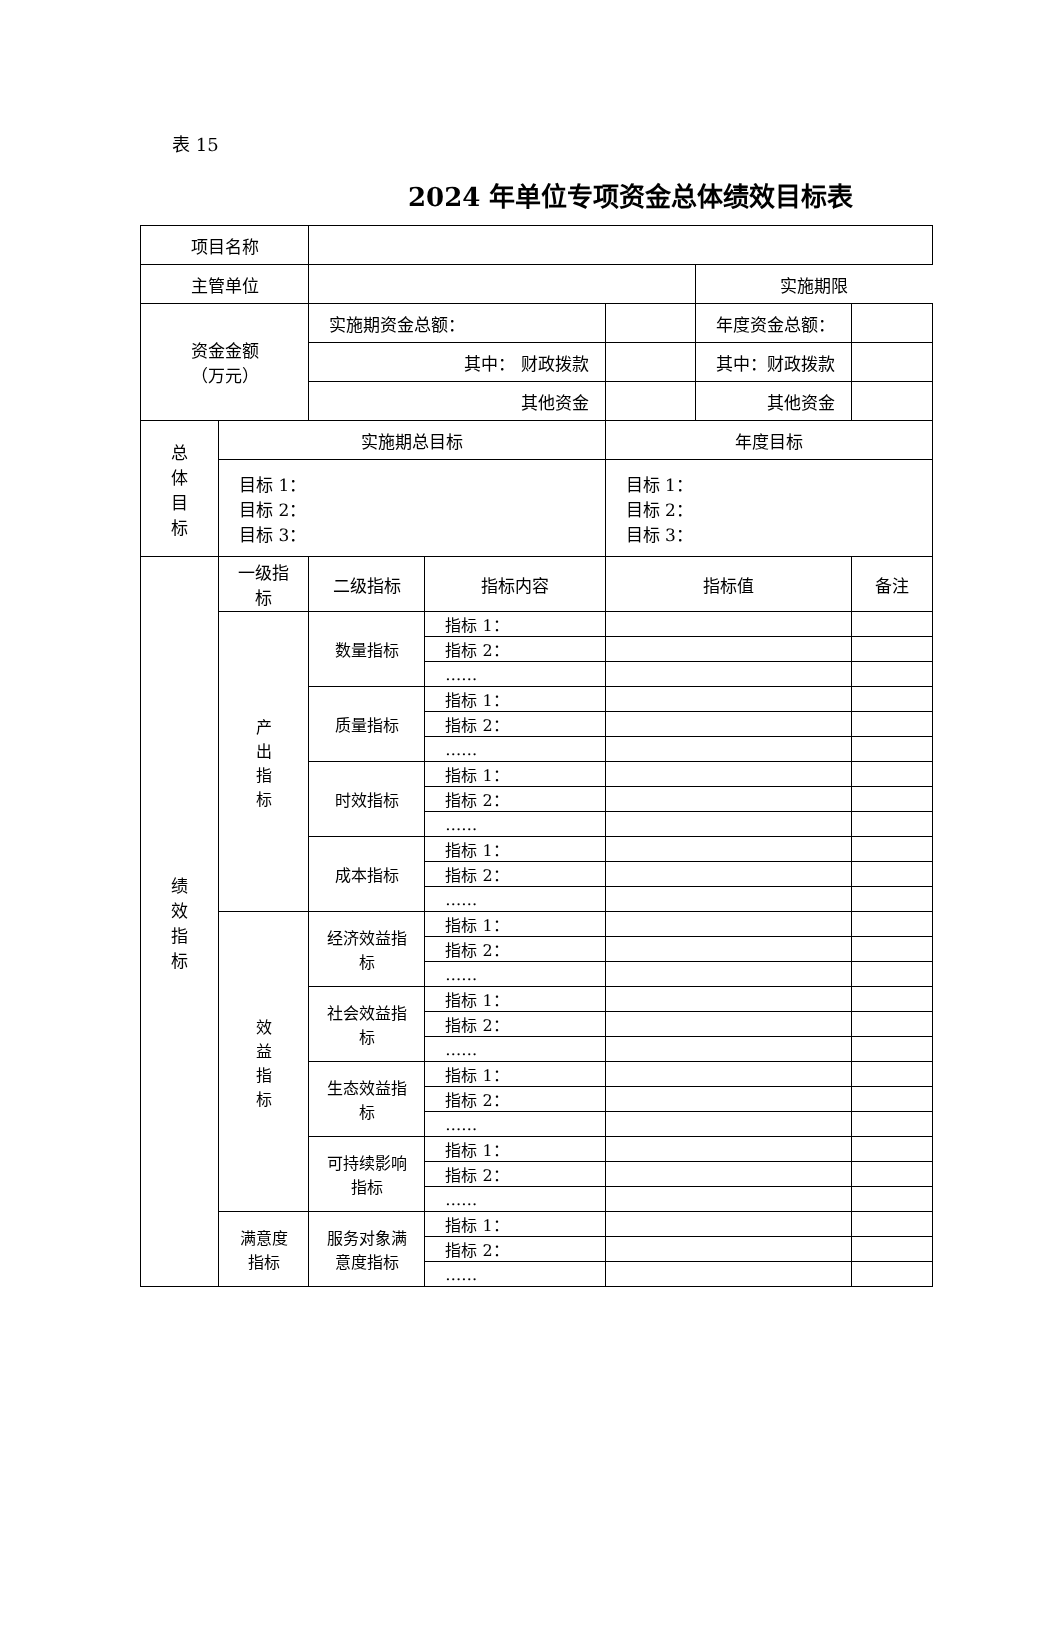表 15
2024 年单位专项资金总体绩效目标表
| 项目名称 | | | | | | |
| 主管单位 | | | | | 实施期限 | |
| 资金金额 （万元） | | 实施期资金总额： | | | 年度资金总额： | |
| | | 其中： 财政拨款 | | | 其中：财政拨款 | |
| | | 其他资金 | | | 其他资金 | |
| 总 体 目 标 | 实施期总目标 | | | 年度目标 | | |
| | 目标 1： 目标 2： 目标 3： | | | 目标 1： 目标 2： 目标 3： | | |
| 绩 效 指 标 | 一级指 标 | 二级指标 | 指标内容 | 指标值 | | 备注 |
| | 产 出 指 标 | 数量指标 | 指标 1： | | | |
| | | | 指标 2： | | | |
| | | | …… | | | |
| | | 质量指标 | 指标 1： | | | |
| | | | 指标 2： | | | |
| | | | …… | | | |
| | | 时效指标 | 指标 1： | | | |
| | | | 指标 2： | | | |
| | | | …… | | | |
| | | 成本指标 | 指标 1： | | | |
| | | | 指标 2： | | | |
| | | | …… | | | |
| | 效 益 指 标 | 经济效益指 标 | 指标 1： | | | |
| | | | 指标 2： | | | |
| | | | …… | | | |
| | | 社会效益指 标 | 指标 1： | | | |
| | | | 指标 2： | | | |
| | | | …… | | | |
| | | 生态效益指 标 | 指标 1： | | | |
| | | | 指标 2： | | | |
| | | | …… | | | |
| | | 可持续影响 指标 | 指标 1： | | | |
| | | | 指标 2： | | | |
| | | | …… | | | |
| | 满意度 指标 | 服务对象满 意度指标 | 指标 1： | | | |
| | | | 指标 2： | | | |
| | | | …… | | | |